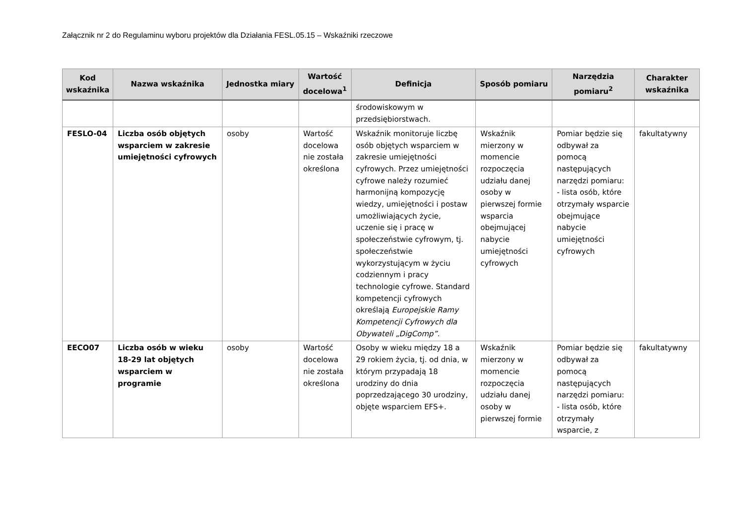Załącznik nr 2 do Regulaminu wyboru projektów dla Działania FESL.05.15 – Wskaźniki rzeczowe
| Kod wskaźnika | Nazwa wskaźnika | Jednostka miary | Wartość docelowa<sup>1</sup> | Definicja | Sposób pomiaru | Narzędzia pomiaru<sup>2</sup> | Charakter wskaźnika |
| --- | --- | --- | --- | --- | --- | --- | --- |
| | | | | środowiskowym w przedsiębiorstwach. | | | |
| FESLO-04 | Liczba osób objętych wsparciem w zakresie umiejętności cyfrowych | osoby | Wartość docelowa nie została określona | Wskaźnik monitoruje liczbę osób objętych wsparciem w zakresie umiejętności cyfrowych. Przez umiejętności cyfrowe należy rozumieć harmonijną kompozycję wiedzy, umiejętności i postaw umożliwiających życie, uczenie się i pracę w społeczeństwie cyfrowym, tj. społeczeństwie wykorzystującym w życiu codziennym i pracy technologie cyfrowe. Standard kompetencji cyfrowych określają Europejskie Ramy Kompetencji Cyfrowych dla Obywateli „DigComp”. | Wskaźnik mierzony w momencie rozpoczęcia udziału danej osoby w pierwszej formie wsparcia obejmującej nabycie umiejętności cyfrowych | Pomiar będzie się odbywał za pomocą następujących narzędzi pomiaru: - lista osób, które otrzymały wsparcie obejmujące nabycie umiejętności cyfrowych | fakultatywny |
| EECO07 | Liczba osób w wieku 18-29 lat objętych wsparciem w programie | osoby | Wartość docelowa nie została określona | Osoby w wieku między 18 a 29 rokiem życia, tj. od dnia, w którym przypadają 18 urodziny do dnia poprzedzającego 30 urodziny, objęte wsparciem EFS+. | Wskaźnik mierzony w momencie rozpoczęcia udziału danej osoby w pierwszej formie | Pomiar będzie się odbywał za pomocą następujących narzędzi pomiaru: - lista osób, które otrzymały wsparcie, z | fakultatywny |